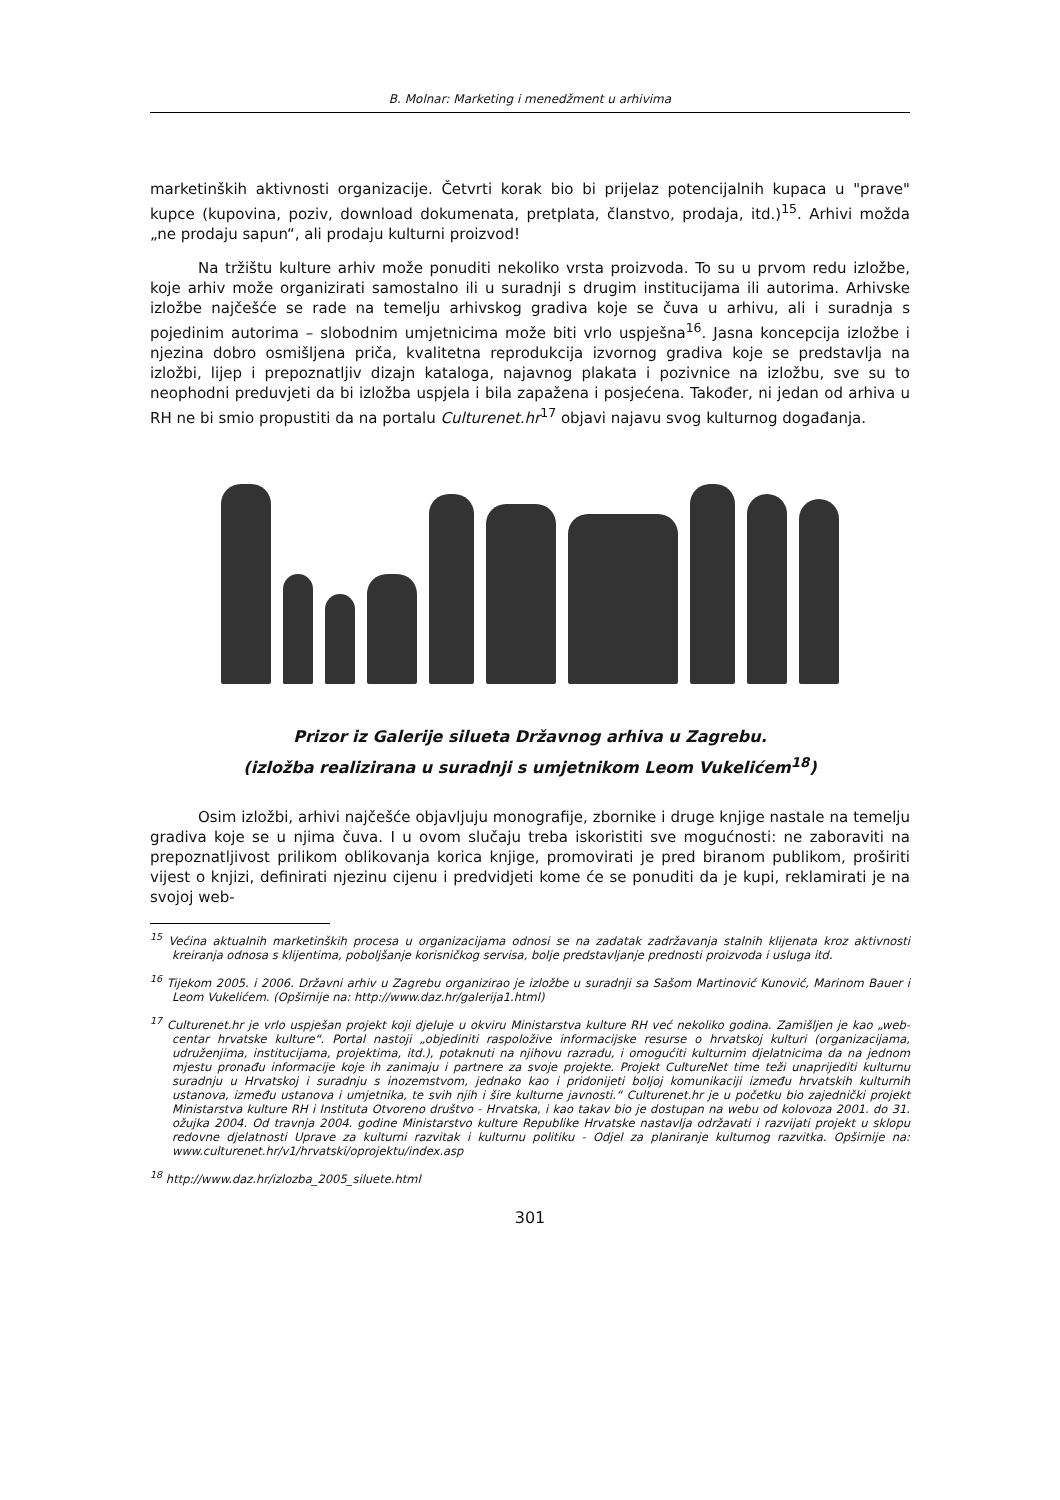B. Molnar: Marketing i menedžment u arhivima
marketinških aktivnosti organizacije. Četvrti korak bio bi prijelaz potencijalnih kupaca u "prave" kupce (kupovina, poziv, download dokumenata, pretplata, članstvo, prodaja, itd.)<sup>15</sup>. Arhivi možda „ne prodaju sapun“, ali prodaju kulturni proizvod!
Na tržištu kulture arhiv može ponuditi nekoliko vrsta proizvoda. To su u prvom redu izložbe, koje arhiv može organizirati samostalno ili u suradnji s drugim institucijama ili autorima. Arhivske izložbe najčešće se rade na temelju arhivskog gradiva koje se čuva u arhivu, ali i suradnja s pojedinim autorima – slobodnim umjetnicima može biti vrlo uspješna<sup>16</sup>. Jasna koncepcija izložbe i njezina dobro osmišljena priča, kvalitetna reprodukcija izvornog gradiva koje se predstavlja na izložbi, lijep i prepoznatljiv dizajn kataloga, najavnog plakata i pozivnice na izložbu, sve su to neophodni preduvjeti da bi izložba uspjela i bila zapažena i posjećena. Također, ni jedan od arhiva u RH ne bi smio propustiti da na portalu Culturenet.hr<sup>17</sup> objavi najavu svog kulturnog događanja.
Prizor iz Galerije silueta Državnog arhiva u Zagrebu.
(izložba realizirana u suradnji s umjetnikom Leom Vukelićem<sup>18</sup>)
Osim izložbi, arhivi najčešće objavljuju monografije, zbornike i druge knjige nastale na temelju gradiva koje se u njima čuva. I u ovom slučaju treba iskoristiti sve mogućnosti: ne zaboraviti na prepoznatljivost prilikom oblikovanja korica knjige, promovirati je pred biranom publikom, proširiti vijest o knjizi, definirati njezinu cijenu i predvidjeti kome će se ponuditi da je kupi, reklamirati je na svojoj web-
<sup>15</sup> Većina aktualnih marketinških procesa u organizacijama odnosi se na zadatak zadržavanja stalnih klijenata kroz aktivnosti kreiranja odnosa s klijentima, poboljšanje korisničkog servisa, bolje predstavljanje prednosti proizvoda i usluga itd.
<sup>16</sup> Tijekom 2005. i 2006. Državni arhiv u Zagrebu organizirao je izložbe u suradnji sa Sašom Martinović Kunović, Marinom Bauer i Leom Vukelićem. (Opširnije na: http://www.daz.hr/galerija1.html)
<sup>17</sup> Culturenet.hr je vrlo uspješan projekt koji djeluje u okviru Ministarstva kulture RH već nekoliko godina. Zamišljen je kao „web-centar hrvatske kulture“. Portal nastoji „objediniti raspoložive informacijske resurse o hrvatskoj kulturi (organizacijama, udruženjima, institucijama, projektima, itd.), potaknuti na njihovu razradu, i omogućiti kulturnim djelatnicima da na jednom mjestu pronađu informacije koje ih zanimaju i partnere za svoje projekte. Projekt CultureNet time teži unaprijediti kulturnu suradnju u Hrvatskoj i suradnju s inozemstvom, jednako kao i pridonijeti boljoj komunikaciji između hrvatskih kulturnih ustanova, između ustanova i umjetnika, te svih njih i šire kulturne javnosti.“ Culturenet.hr je u početku bio zajednički projekt Ministarstva kulture RH i Instituta Otvoreno društvo - Hrvatska, i kao takav bio je dostupan na webu od kolovoza 2001. do 31. ožujka 2004. Od travnja 2004. godine Ministarstvo kulture Republike Hrvatske nastavlja održavati i razvijati projekt u sklopu redovne djelatnosti Uprave za kulturni razvitak i kulturnu politiku - Odjel za planiranje kulturnog razvitka. Opširnije na: www.culturenet.hr/v1/hrvatski/oprojektu/index.asp
<sup>18</sup> http://www.daz.hr/izlozba_2005_siluete.html
301